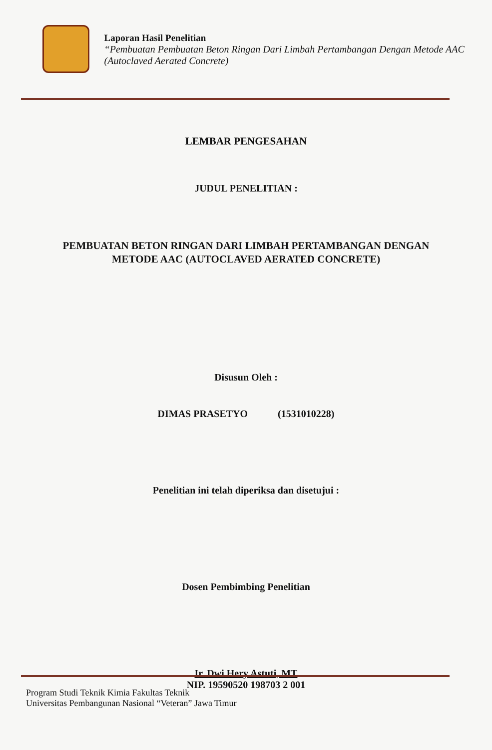Laporan Hasil Penelitian
“Pembuatan Pembuatan Beton Ringan Dari Limbah Pertambangan Dengan Metode AAC (Autoclaved Aerated Concrete)
LEMBAR PENGESAHAN
JUDUL PENELITIAN :
PEMBUATAN BETON RINGAN DARI LIMBAH PERTAMBANGAN DENGAN
METODE AAC (AUTOCLAVED AERATED CONCRETE)
Disusun Oleh :
DIMAS PRASETYO (1531010228)
Penelitian ini telah diperiksa dan disetujui :
Dosen Pembimbing Penelitian
Ir. Dwi Hery Astuti, MT
NIP. 19590520 198703 2 001
Program Studi Teknik Kimia Fakultas Teknik
Universitas Pembangunan Nasional “Veteran” Jawa Timur